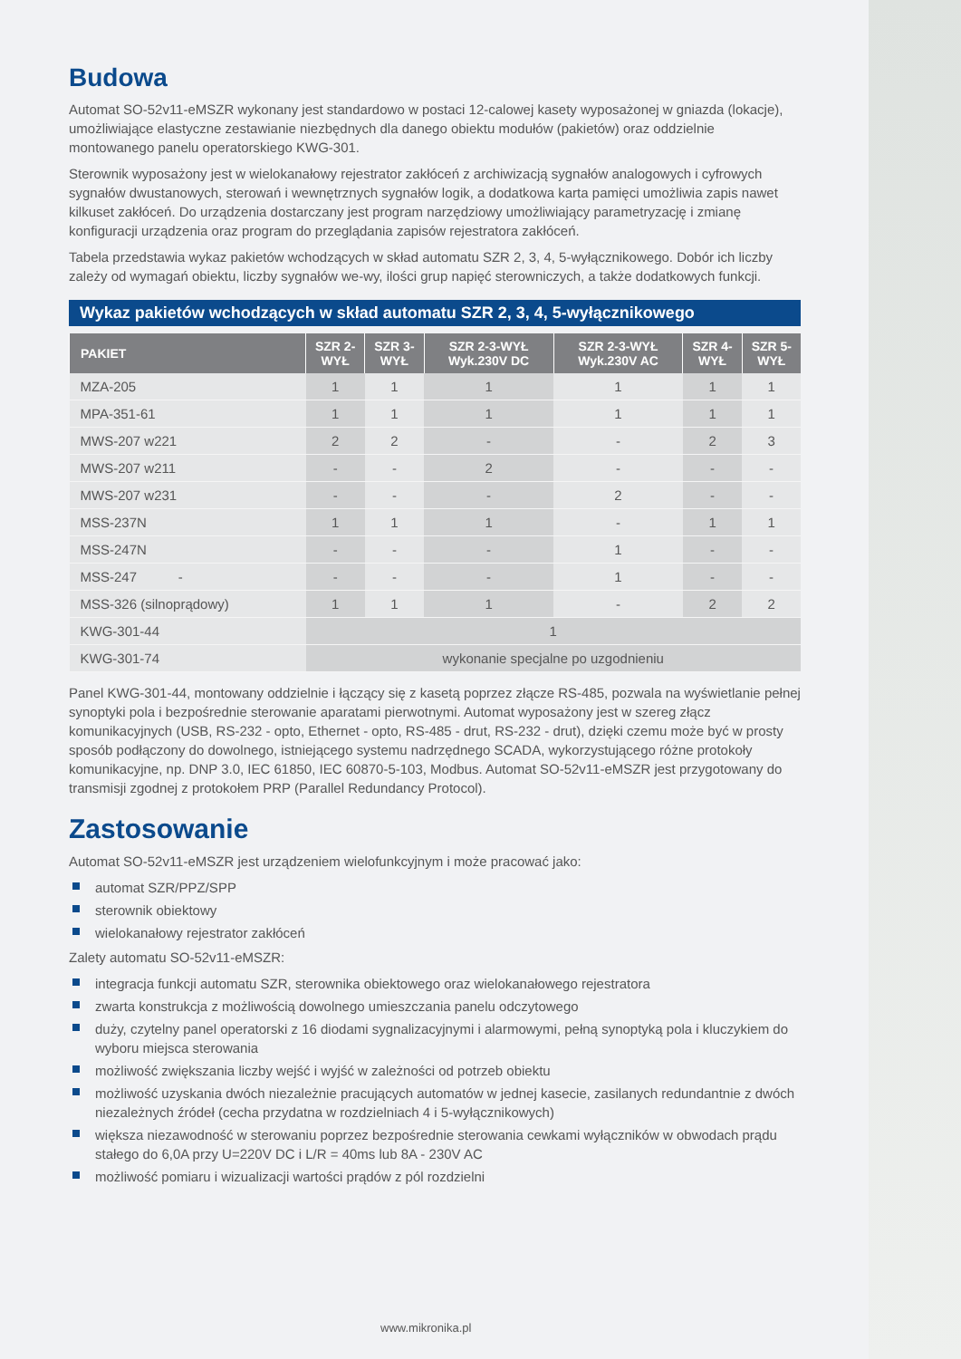Budowa
Automat SO-52v11-eMSZR wykonany jest standardowo w postaci 12-calowej kasety wyposażonej w gniazda (lokacje), umożliwiające elastyczne zestawianie niezbędnych dla danego obiektu modułów (pakietów) oraz oddzielnie montowanego panelu operatorskiego KWG-301.
Sterownik wyposażony jest w wielokanałowy rejestrator zakłóceń z archiwizacją sygnałów analogowych i cyfrowych sygnałów dwustanowych, sterowań i wewnętrznych sygnałów logik, a dodatkowa karta pamięci umożliwia zapis nawet kilkuset zakłóceń. Do urządzenia dostarczany jest program narzędziowy umożliwiający parametryzację i zmianę konfiguracji urządzenia oraz program do przeglądania zapisów rejestratora zakłóceń.
Tabela przedstawia wykaz pakietów wchodzących w skład automatu SZR 2, 3, 4, 5-wyłącznikowego. Dobór ich liczby zależy od wymagań obiektu, liczby sygnałów we-wy, ilości grup napięć sterowniczych, a także dodatkowych funkcji.
Wykaz pakietów wchodzących w skład automatu SZR 2, 3, 4, 5-wyłącznikowego
| PAKIET | SZR 2-WYŁ | SZR 3-WYŁ | SZR 2-3-WYŁ Wyk.230V DC | SZR 2-3-WYŁ Wyk.230V AC | SZR 4-WYŁ | SZR 5-WYŁ |
| --- | --- | --- | --- | --- | --- | --- |
| MZA-205 | 1 | 1 | 1 | 1 | 1 | 1 |
| MPA-351-61 | 1 | 1 | 1 | 1 | 1 | 1 |
| MWS-207 w221 | 2 | 2 | - | - | 2 | 3 |
| MWS-207 w211 | - | - | 2 | - | - | - |
| MWS-207 w231 | - | - | - | 2 | - | - |
| MSS-237N | 1 | 1 | 1 | - | 1 | 1 |
| MSS-247N | - | - | - | 1 | - | - |
| MSS-247 - | - | - | - | 1 | - | - |
| MSS-326 (silnoprądowy) | 1 | 1 | 1 | - | 2 | 2 |
| KWG-301-44 | 1 | | | | | |
| KWG-301-74 | wykonanie specjalne po uzgodnieniu | | | | | |
Panel KWG-301-44, montowany oddzielnie i łączący się z kasetą poprzez złącze RS-485, pozwala na wyświetlanie pełnej synoptyki pola i bezpośrednie sterowanie aparatami pierwotnymi. Automat wyposażony jest w szereg złącz komunikacyjnych (USB, RS-232 - opto, Ethernet - opto, RS-485 - drut, RS-232 - drut), dzięki czemu może być w prosty sposób podłączony do dowolnego, istniejącego systemu nadrzędnego SCADA, wykorzystującego różne protokoły komunikacyjne, np. DNP 3.0, IEC 61850, IEC 60870-5-103, Modbus. Automat SO-52v11-eMSZR jest przygotowany do transmisji zgodnej z protokołem PRP (Parallel Redundancy Protocol).
Zastosowanie
Automat SO-52v11-eMSZR jest urządzeniem wielofunkcyjnym i może pracować jako:
automat SZR/PPZ/SPP
sterownik obiektowy
wielokanałowy rejestrator zakłóceń
Zalety automatu SO-52v11-eMSZR:
integracja funkcji automatu SZR, sterownika obiektowego oraz wielokanałowego rejestratora
zwarta konstrukcja z możliwością dowolnego umieszczania panelu odczytowego
duży, czytelny panel operatorski z 16 diodami sygnalizacyjnymi i alarmowymi, pełną synoptyką pola i kluczykiem do wyboru miejsca sterowania
możliwość zwiększania liczby wejść i wyjść w zależności od potrzeb obiektu
możliwość uzyskania dwóch niezależnie pracujących automatów w jednej kasecie, zasilanych redundantnie z dwóch niezależnych źródeł (cecha przydatna w rozdzielniach 4 i 5-wyłącznikowych)
większa niezawodność w sterowaniu poprzez bezpośrednie sterowania cewkami wyłączników w obwodach prądu stałego do 6,0A przy U=220V DC i L/R = 40ms lub 8A - 230V AC
możliwość pomiaru i wizualizacji wartości prądów z pól rozdzielni
www.mikronika.pl